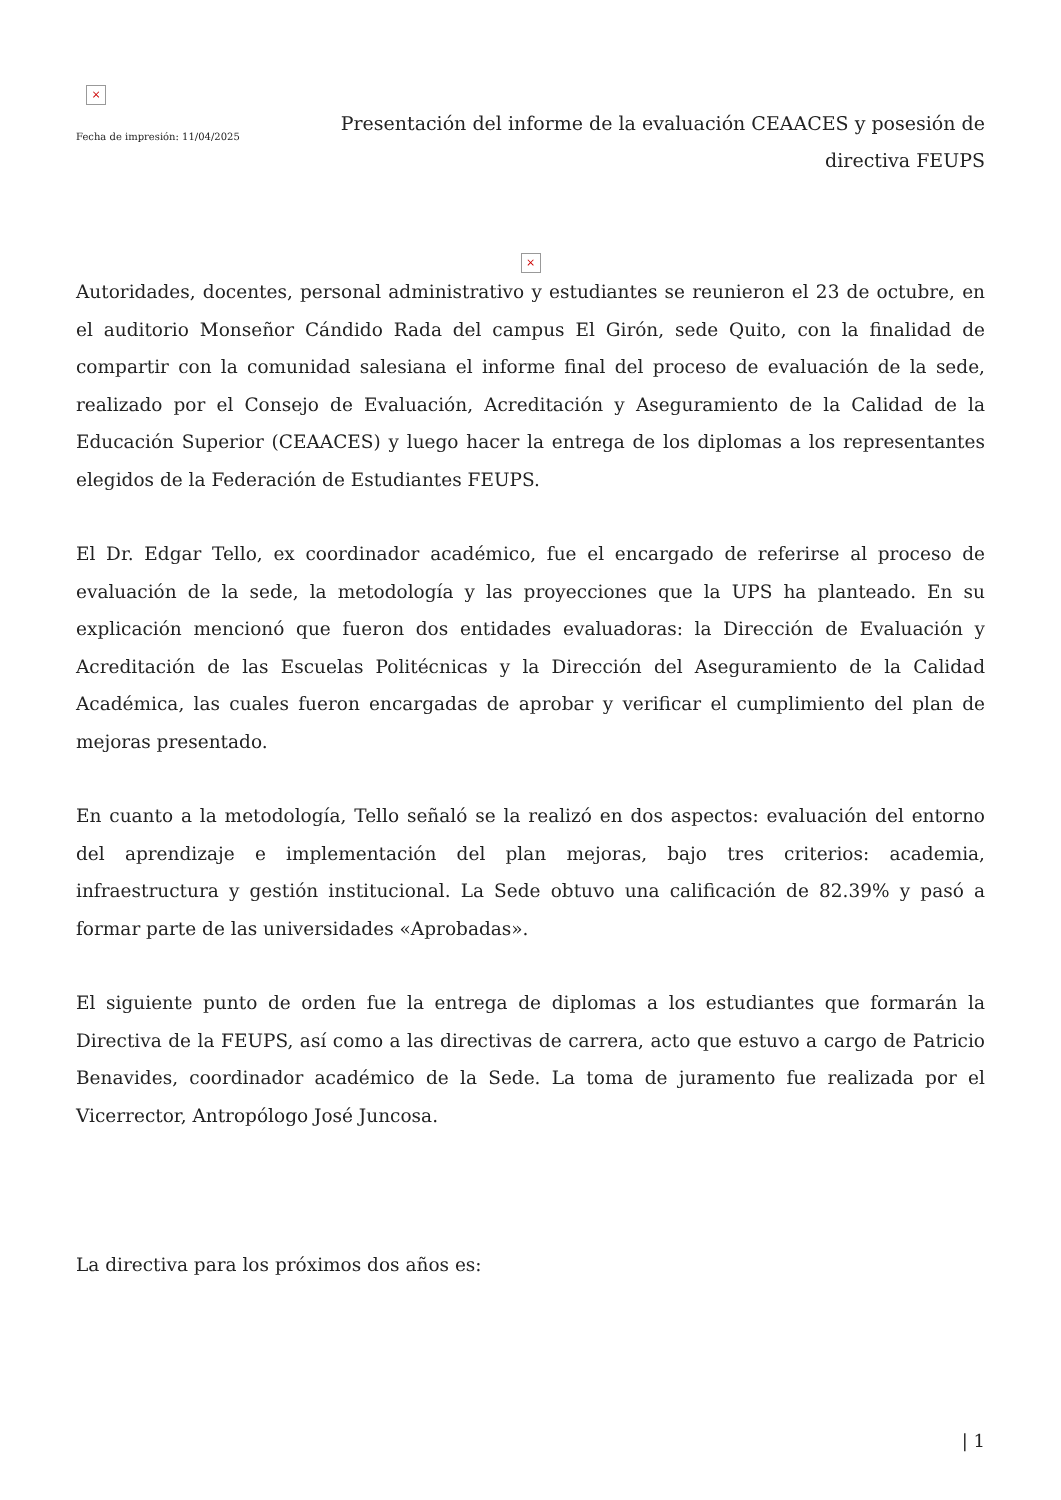×
Fecha de impresión: 11/04/2025
Presentación del informe de la evaluación CEAACES y posesión de directiva FEUPS
×
Autoridades, docentes, personal administrativo y estudiantes se reunieron el 23 de octubre, en el auditorio Monseñor Cándido Rada del campus El Girón, sede Quito, con la finalidad de compartir con la comunidad salesiana el informe final del proceso de evaluación de la sede, realizado por el Consejo de Evaluación, Acreditación y Aseguramiento de la Calidad de la Educación Superior (CEAACES) y luego hacer la entrega de los diplomas a los representantes elegidos de la Federación de Estudiantes FEUPS.
El Dr. Edgar Tello, ex coordinador académico, fue el encargado de referirse al proceso de evaluación de la sede, la metodología y las proyecciones que la UPS ha planteado. En su explicación mencionó que fueron dos entidades evaluadoras: la Dirección de Evaluación y Acreditación de las Escuelas Politécnicas y la Dirección del Aseguramiento de la Calidad Académica, las cuales fueron encargadas de aprobar y verificar el cumplimiento del plan de mejoras presentado.
En cuanto a la metodología, Tello señaló se la realizó en dos aspectos: evaluación del entorno del aprendizaje e implementación del plan mejoras, bajo tres criterios: academia, infraestructura y gestión institucional. La Sede obtuvo una calificación de 82.39% y pasó a formar parte de las universidades «Aprobadas».
El siguiente punto de orden fue la entrega de diplomas a los estudiantes que formarán la Directiva de la FEUPS, así como a las directivas de carrera, acto que estuvo a cargo de Patricio Benavides, coordinador académico de la Sede. La toma de juramento fue realizada por el Vicerrector, Antropólogo José Juncosa.
La directiva para los próximos dos años es:
| 1